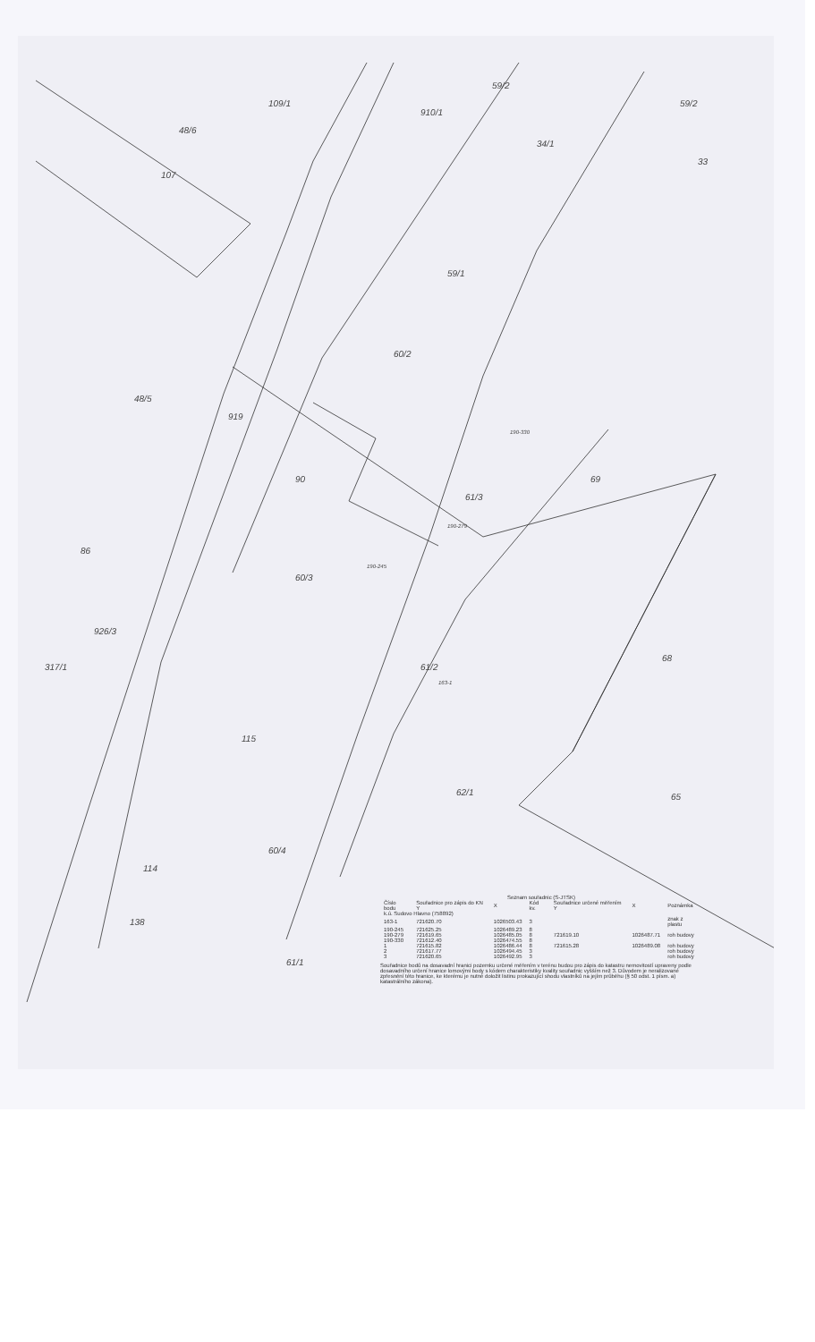109/1
107
59/2
59/2
34/1
33
59/1
60/2
48/5
90 69
86
60/3
68
317/1
115
62/1 65
60/4
114
138
61/1
61/2
61/3
919
910/1
926/3
48/6
190-330
190-279
190-245
163-1
| Seznam souřadnic (S-JTSK) | | | | | | |
| --- | --- | --- | --- | --- | --- | --- |
| Číslo bodu | Souřadnice pro zápis do KN Y | X | Kód kv. | Souřadnice určené měřením Y | X | Poznámka |
| k.ú. Sudovo Hlavno (758892) | | | | | | |
| 163-1 | 721620.70 | 1026503.43 | 3 | | | znak z plastu |
| 190-245 | 721625.25 | 1026489.23 | 8 | | | |
| 190-279 | 721619.65 | 1026485.05 | 8 | 721619.10 | 1026487.71 | roh budovy |
| 190-330 | 721612.40 | 1026474.55 | 8 | | | |
| 1 | 721615.82 | 1026486.44 | 8 | 721615.28 | 1026489.08 | roh budovy |
| 2 | 721617.77 | 1026494.45 | 3 | | | roh budovy |
| 3 | 721620.65 | 1026492.95 | 3 | | | roh budovy |
Souřadnice bodů na dosavadní hranici pozemku určené měřením v terénu budou pro zápis do katastru nemovitostí upraveny podle dosavadního určení hranice lomovými body s kódem charakteristiky kvality souřadnic vyšším než 3. Důvodem je neralizované zpřesnění této hranice, ke kterému je nutné doložit listinu prokazující shodu vlastníků na jejím průběhu (§ 50 odst. 1 písm. a) katastrálního zákona).